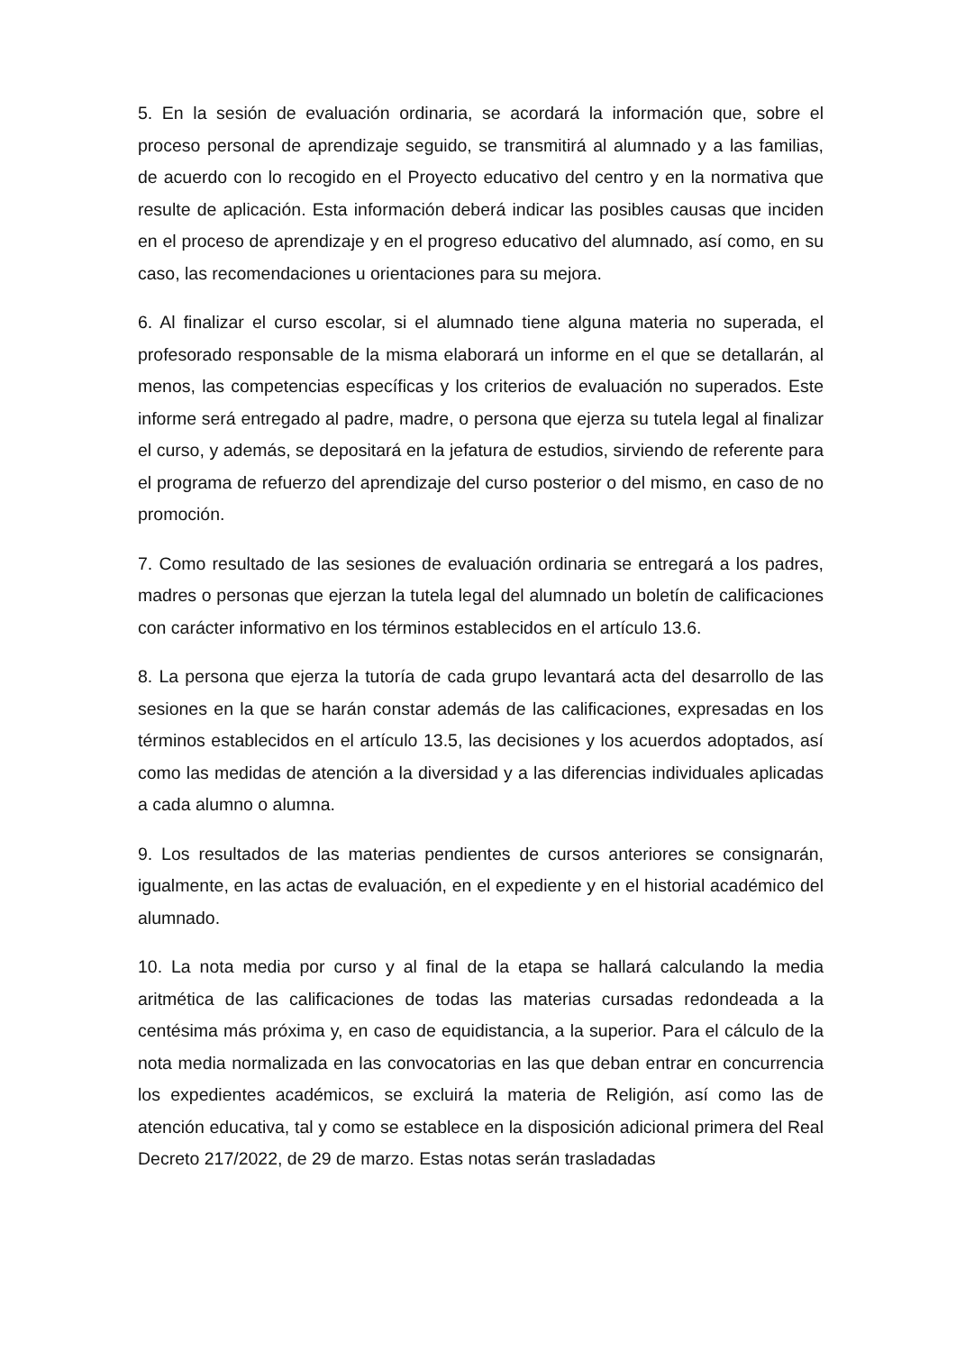5. En la sesión de evaluación ordinaria, se acordará la información que, sobre el proceso personal de aprendizaje seguido, se transmitirá al alumnado y a las familias, de acuerdo con lo recogido en el Proyecto educativo del centro y en la normativa que resulte de aplicación. Esta información deberá indicar las posibles causas que inciden en el proceso de aprendizaje y en el progreso educativo del alumnado, así como, en su caso, las recomendaciones u orientaciones para su mejora.
6. Al finalizar el curso escolar, si el alumnado tiene alguna materia no superada, el profesorado responsable de la misma elaborará un informe en el que se detallarán, al menos, las competencias específicas y los criterios de evaluación no superados. Este informe será entregado al padre, madre, o persona que ejerza su tutela legal al finalizar el curso, y además, se depositará en la jefatura de estudios, sirviendo de referente para el programa de refuerzo del aprendizaje del curso posterior o del mismo, en caso de no promoción.
7. Como resultado de las sesiones de evaluación ordinaria se entregará a los padres, madres o personas que ejerzan la tutela legal del alumnado un boletín de calificaciones con carácter informativo en los términos establecidos en el artículo 13.6.
8. La persona que ejerza la tutoría de cada grupo levantará acta del desarrollo de las sesiones en la que se harán constar además de las calificaciones, expresadas en los términos establecidos en el artículo 13.5, las decisiones y los acuerdos adoptados, así como las medidas de atención a la diversidad y a las diferencias individuales aplicadas a cada alumno o alumna.
9. Los resultados de las materias pendientes de cursos anteriores se consignarán, igualmente, en las actas de evaluación, en el expediente y en el historial académico del alumnado.
10. La nota media por curso y al final de la etapa se hallará calculando la media aritmética de las calificaciones de todas las materias cursadas redondeada a la centésima más próxima y, en caso de equidistancia, a la superior. Para el cálculo de la nota media normalizada en las convocatorias en las que deban entrar en concurrencia los expedientes académicos, se excluirá la materia de Religión, así como las de atención educativa, tal y como se establece en la disposición adicional primera del Real Decreto 217/2022, de 29 de marzo. Estas notas serán trasladadas